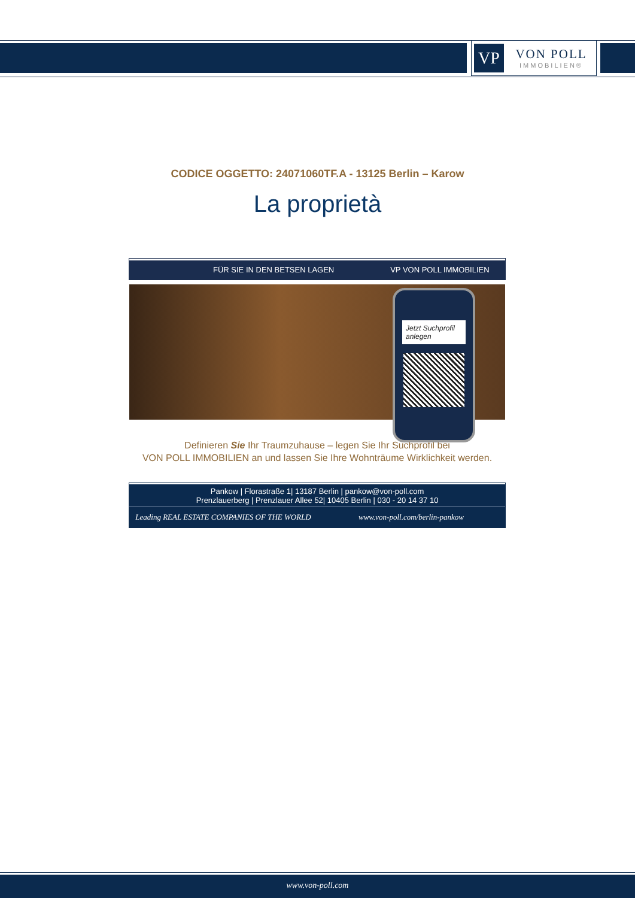VP
VON POLL
IMMOBILIEN®
CODICE OGGETTO: 24071060TF.A - 13125 Berlin – Karow
La proprietà
FÜR SIE IN DEN BETSEN LAGEN VP VON POLL IMMOBILIEN
Jetzt Suchprofil anlegen
Definieren Sie Ihr Traumzuhause – legen Sie Ihr Suchprofil bei
VON POLL IMMOBILIEN an und lassen Sie Ihre Wohnträume Wirklichkeit werden.
Pankow | Florastraße 1| 13187 Berlin | pankow@von-poll.com
Prenzlauerberg | Prenzlauer Allee 52| 10405 Berlin | 030 - 20 14 37 10
Leading REAL ESTATE COMPANIES OF THE WORLD
www.von-poll.com/berlin-pankow
www.von-poll.com